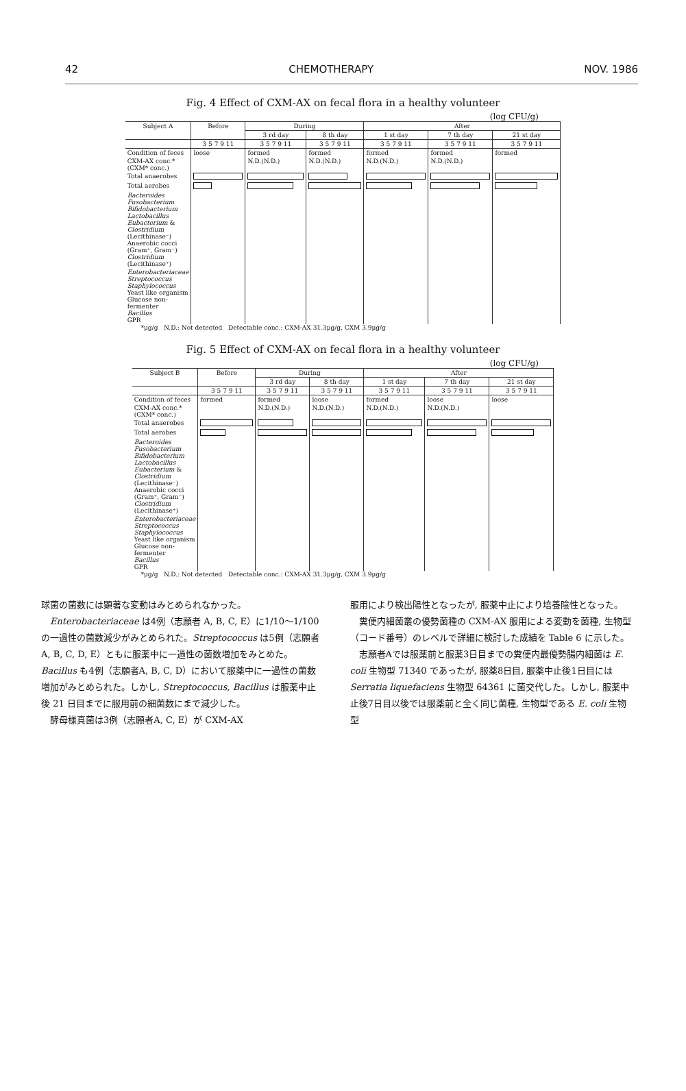42 CHEMOTHERAPY NOV. 1986
Fig. 4 Effect of CXM-AX on fecal flora in a healthy volunteer
(log CFU/g)
| Subject A | Before | During | | After | | |
| --- | --- | --- | --- | --- | --- | --- |
| | | 3 rd day | 8 th day | 1 st day | 7 th day | 21 st day |
| | 3 5 7 9 11 | 3 5 7 9 11 | 3 5 7 9 11 | 3 5 7 9 11 | 3 5 7 9 11 | 3 5 7 9 11 |
| Condition of feces | loose | formed | formed | formed | formed | formed |
| CXM-AX conc.* (CXM* conc.) | | N.D.(N.D.) | N.D.(N.D.) | N.D.(N.D.) | N.D.(N.D.) | |
| Total anaerobes | | | | | | |
| Total aerobes | | | | | | |
| Bacteroides Fusobacterium Bifidobacterium Lactobacillus Eubacterium & Clostridium (Lecithinase⁻) Anaerobic cocci (Gram⁺, Gram⁻) Clostridium (Lecithinase⁺) | | | | | | |
| Enterobacteriaceae Streptococcus Staphylococcus Yeast like organism Glucose non-fermenter Bacillus GPR | | | | | | |
*μg/g N.D.: Not detected Detectable conc.: CXM-AX 31.3μg/g, CXM 3.9μg/g
Fig. 5 Effect of CXM-AX on fecal flora in a healthy volunteer
(log CFU/g)
| Subject B | Before | During | | After | | |
| --- | --- | --- | --- | --- | --- | --- |
| | | 3 rd day | 8 th day | 1 st day | 7 th day | 21 st day |
| | 3 5 7 9 11 | 3 5 7 9 11 | 3 5 7 9 11 | 3 5 7 9 11 | 3 5 7 9 11 | 3 5 7 9 11 |
| Condition of feces | formed | formed | loose | formed | loose | loose |
| CXM-AX conc.* (CXM* conc.) | | N.D.(N.D.) | N.D.(N.D.) | N.D.(N.D.) | N.D.(N.D.) | |
| Total anaerobes | | | | | | |
| Total aerobes | | | | | | |
| Bacteroides Fusobacterium Bifidobacterium Lactobacillus Eubacterium & Clostridium (Lecithinase⁻) Anaerobic cocci (Gram⁺, Gram⁻) Clostridium (Lecithinase⁺) | | | | | | |
| Enterobacteriaceae Streptococcus Staphylococcus Yeast like organism Glucose non-fermenter Bacillus GPR | | | | | | |
*μg/g N.D.: Not detected Detectable conc.: CXM-AX 31.3μg/g, CXM 3.9μg/g
球菌の菌数には顕著な変動はみとめられなかった。
　Enterobacteriaceae は4例（志願者 A, B, C, E）に1/10〜1/100 の一過性の菌数減少がみとめられた。Streptococcus は5例（志願者A, B, C, D, E）ともに服薬中に一過性の菌数増加をみとめた。Bacillus も4例（志願者A, B, C, D）において服薬中に一過性の菌数増加がみとめられた。しかし, Streptococcus, Bacillus は服薬中止後 21 日目までに服用前の細菌数にまで減少した。
　酵母様真菌は3例（志願者A, C, E）が CXM-AX
服用により検出陽性となったが, 服薬中止により培養陰性となった。
　糞便内細菌叢の優勢菌種の CXM-AX 服用による変動を菌種, 生物型（コード番号）のレベルで詳細に検討した成績を Table 6 に示した。
　志願者Aでは服薬前と服薬3日目までの糞便内最優勢腸内細菌は E. coli 生物型 71340 であったが, 服薬8日目, 服薬中止後1日目には Serratia liquefaciens 生物型 64361 に菌交代した。しかし, 服薬中止後7日目以後では服薬前と全く同じ菌種, 生物型である E. coli 生物型